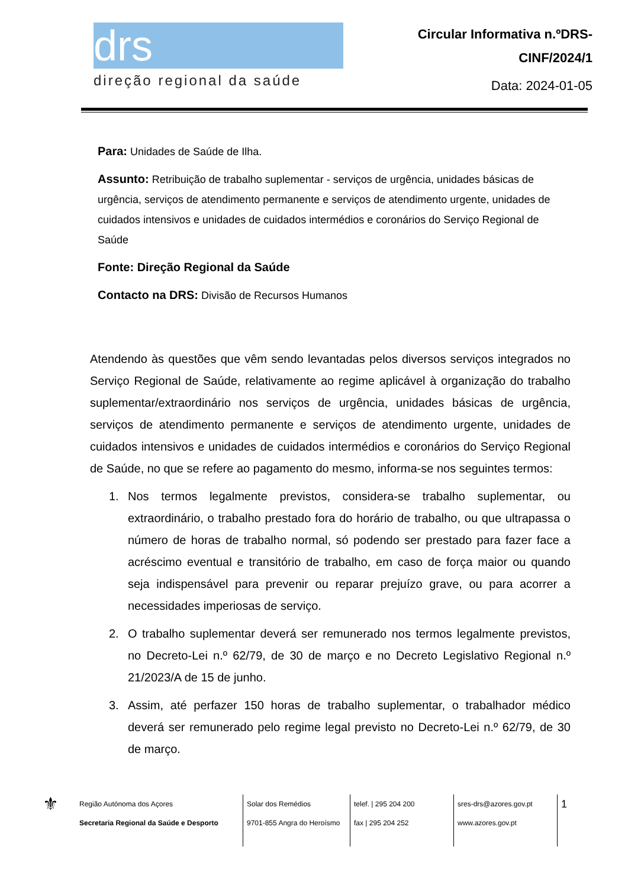drs
direção regional da saúde
Circular Informativa n.ºDRS-
CINF/2024/1
Data: 2024-01-05
Para: Unidades de Saúde de Ilha.
Assunto: Retribuição de trabalho suplementar - serviços de urgência, unidades básicas de urgência, serviços de atendimento permanente e serviços de atendimento urgente, unidades de cuidados intensivos e unidades de cuidados intermédios e coronários do Serviço Regional de Saúde
Fonte: Direção Regional da Saúde
Contacto na DRS: Divisão de Recursos Humanos
Atendendo às questões que vêm sendo levantadas pelos diversos serviços integrados no Serviço Regional de Saúde, relativamente ao regime aplicável à organização do trabalho suplementar/extraordinário nos serviços de urgência, unidades básicas de urgência, serviços de atendimento permanente e serviços de atendimento urgente, unidades de cuidados intensivos e unidades de cuidados intermédios e coronários do Serviço Regional de Saúde, no que se refere ao pagamento do mesmo, informa-se nos seguintes termos:
1. Nos termos legalmente previstos, considera-se trabalho suplementar, ou extraordinário, o trabalho prestado fora do horário de trabalho, ou que ultrapassa o número de horas de trabalho normal, só podendo ser prestado para fazer face a acréscimo eventual e transitório de trabalho, em caso de força maior ou quando seja indispensável para prevenir ou reparar prejuízo grave, ou para acorrer a necessidades imperiosas de serviço.
2. O trabalho suplementar deverá ser remunerado nos termos legalmente previstos, no Decreto-Lei n.º 62/79, de 30 de março e no Decreto Legislativo Regional n.º 21/2023/A de 15 de junho.
3. Assim, até perfazer 150 horas de trabalho suplementar, o trabalhador médico deverá ser remunerado pelo regime legal previsto no Decreto-Lei n.º 62/79, de 30 de março.
⚜
Região Autónoma dos Açores
Secretaria Regional da Saúde e Desporto
Solar dos Remédios
9701-855 Angra do Heroísmo
telef. | 295 204 200
fax | 295 204 252
sres-drs@azores.gov.pt
www.azores.gov.pt
1